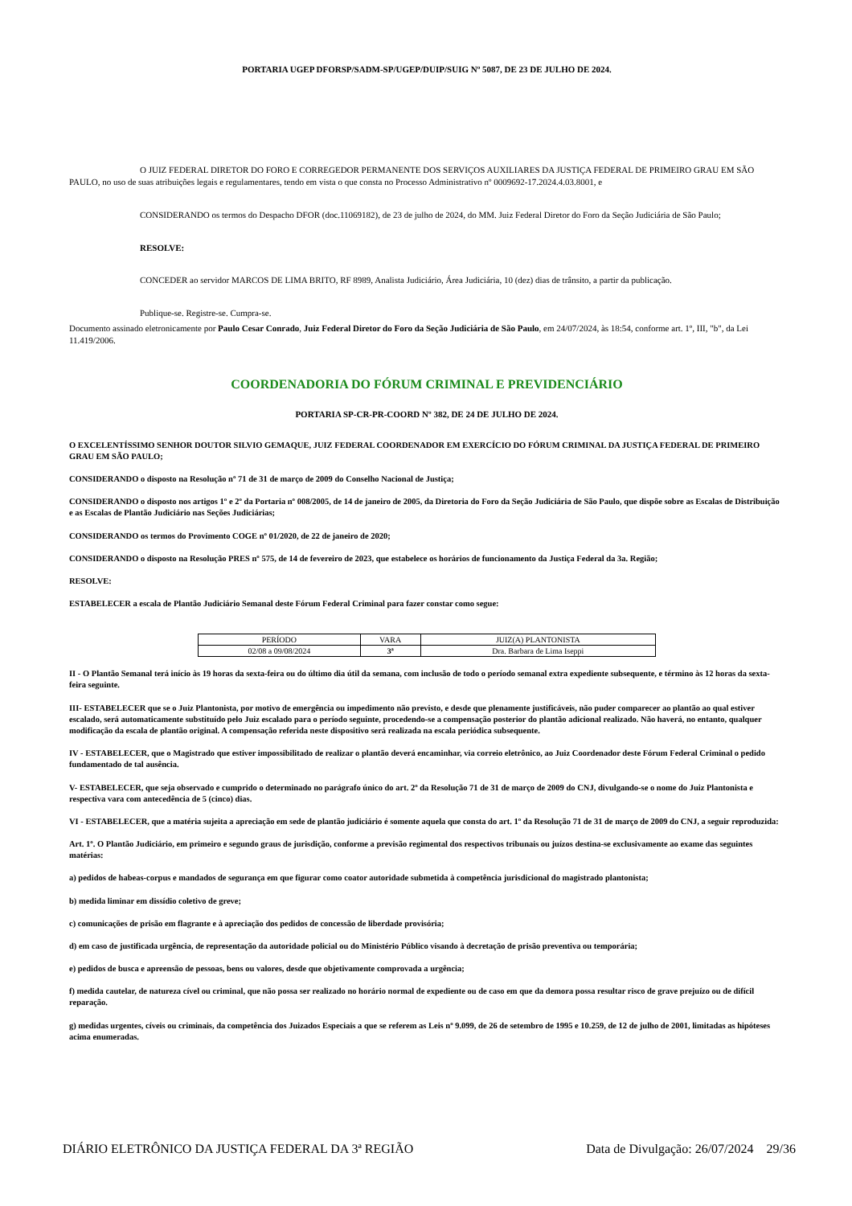PORTARIA UGEP DFORSP/SADM-SP/UGEP/DUIP/SUIG Nº 5087, DE 23 DE JULHO DE 2024.
O JUIZ FEDERAL DIRETOR DO FORO E CORREGEDOR PERMANENTE DOS SERVIÇOS AUXILIARES DA JUSTIÇA FEDERAL DE PRIMEIRO GRAU EM SÃO PAULO, no uso de suas atribuições legais e regulamentares, tendo em vista o que consta no Processo Administrativo nº 0009692-17.2024.4.03.8001, e
CONSIDERANDO os termos do Despacho DFOR (doc.11069182), de 23 de julho de 2024, do MM. Juiz Federal Diretor do Foro da Seção Judiciária de São Paulo;
RESOLVE:
CONCEDER ao servidor MARCOS DE LIMA BRITO, RF 8989, Analista Judiciário, Área Judiciária, 10 (dez) dias de trânsito, a partir da publicação.
Publique-se. Registre-se. Cumpra-se.
Documento assinado eletronicamente por Paulo Cesar Conrado, Juiz Federal Diretor do Foro da Seção Judiciária de São Paulo, em 24/07/2024, às 18:54, conforme art. 1º, III, "b", da Lei 11.419/2006.
COORDENADORIA DO FÓRUM CRIMINAL E PREVIDENCIÁRIO
PORTARIA SP-CR-PR-COORD Nº 382, DE 24 DE JULHO DE 2024.
O EXCELENTÍSSIMO SENHOR DOUTOR SILVIO GEMAQUE, JUIZ FEDERAL COORDENADOR EM EXERCÍCIO DO FÓRUM CRIMINAL DA JUSTIÇA FEDERAL DE PRIMEIRO GRAU EM SÃO PAULO;
CONSIDERANDO o disposto na Resolução nº 71 de 31 de março de 2009 do Conselho Nacional de Justiça;
CONSIDERANDO o disposto nos artigos 1º e 2º da Portaria nº 008/2005, de 14 de janeiro de 2005, da Diretoria do Foro da Seção Judiciária de São Paulo, que dispõe sobre as Escalas de Distribuição e as Escalas de Plantão Judiciário nas Seções Judiciárias;
CONSIDERANDO os termos do Provimento COGE nº 01/2020, de 22 de janeiro de 2020;
CONSIDERANDO o disposto na Resolução PRES nº 575, de 14 de fevereiro de 2023, que estabelece os horários de funcionamento da Justiça Federal da 3a. Região;
RESOLVE:
ESTABELECER a escala de Plantão Judiciário Semanal deste Fórum Federal Criminal para fazer constar como segue:
| PERÍODO | VARA | JUIZ(A) PLANTONISTA |
| --- | --- | --- |
| 02/08 a 09/08/2024 | 3ª | Dra. Barbara de Lima Iseppi |
II - O Plantão Semanal terá início às 19 horas da sexta-feira ou do último dia útil da semana, com inclusão de todo o período semanal extra expediente subsequente, e término às 12 horas da sexta-feira seguinte.
III- ESTABELECER que se o Juiz Plantonista, por motivo de emergência ou impedimento não previsto, e desde que plenamente justificáveis, não puder comparecer ao plantão ao qual estiver escalado, será automaticamente substituído pelo Juiz escalado para o período seguinte, procedendo-se a compensação posterior do plantão adicional realizado. Não haverá, no entanto, qualquer modificação da escala de plantão original. A compensação referida neste dispositivo será realizada na escala periódica subsequente.
IV - ESTABELECER, que o Magistrado que estiver impossibilitado de realizar o plantão deverá encaminhar, via correio eletrônico, ao Juiz Coordenador deste Fórum Federal Criminal o pedido fundamentado de tal ausência.
V- ESTABELECER, que seja observado e cumprido o determinado no parágrafo único do art. 2º da Resolução 71 de 31 de março de 2009 do CNJ, divulgando-se o nome do Juiz Plantonista e respectiva vara com antecedência de 5 (cinco) dias.
VI - ESTABELECER, que a matéria sujeita a apreciação em sede de plantão judiciário é somente aquela que consta do art. 1º da Resolução 71 de 31 de março de 2009 do CNJ, a seguir reproduzida:
Art. 1º. O Plantão Judiciário, em primeiro e segundo graus de jurisdição, conforme a previsão regimental dos respectivos tribunais ou juízos destina-se exclusivamente ao exame das seguintes matérias:
a) pedidos de habeas-corpus e mandados de segurança em que figurar como coator autoridade submetida à competência jurisdicional do magistrado plantonista;
b) medida liminar em dissídio coletivo de greve;
c) comunicações de prisão em flagrante e à apreciação dos pedidos de concessão de liberdade provisória;
d) em caso de justificada urgência, de representação da autoridade policial ou do Ministério Público visando à decretação de prisão preventiva ou temporária;
e) pedidos de busca e apreensão de pessoas, bens ou valores, desde que objetivamente comprovada a urgência;
f) medida cautelar, de natureza cível ou criminal, que não possa ser realizado no horário normal de expediente ou de caso em que da demora possa resultar risco de grave prejuízo ou de difícil reparação.
g) medidas urgentes, cíveis ou criminais, da competência dos Juizados Especiais a que se referem as Leis nº 9.099, de 26 de setembro de 1995 e 10.259, de 12 de julho de 2001, limitadas as hipóteses acima enumeradas.
DIÁRIO ELETRÔNICO DA JUSTIÇA FEDERAL DA 3ª REGIÃO Data de Divulgação: 26/07/2024 29/36